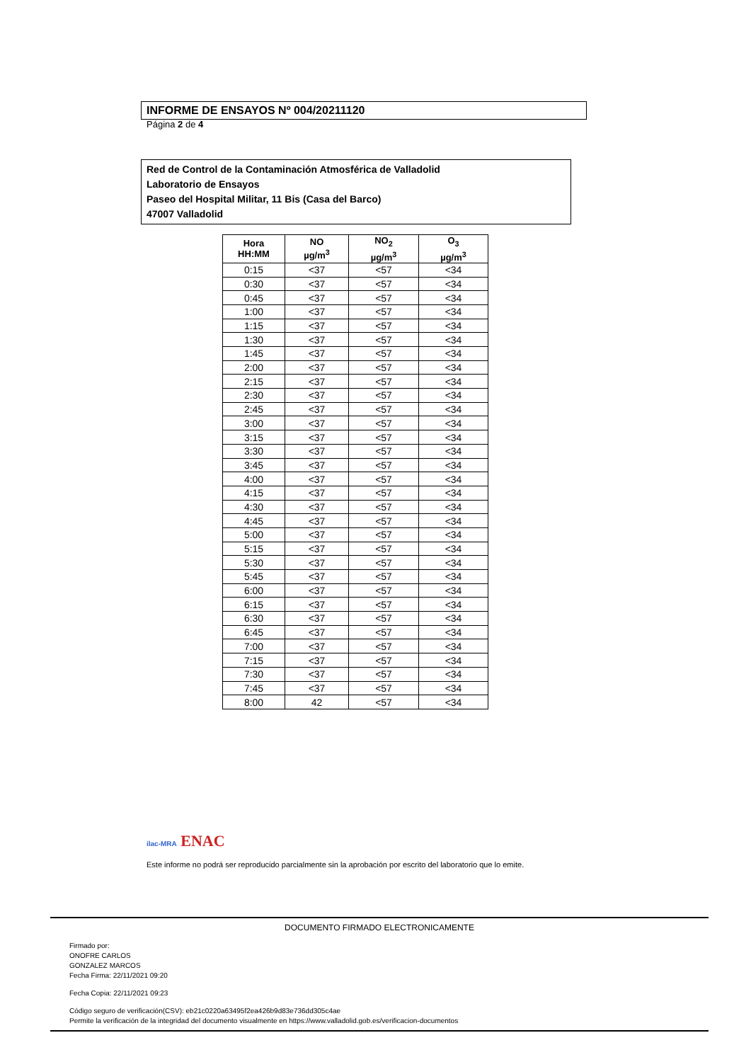INFORME DE ENSAYOS Nº 004/20211120
Página 2 de 4
Red de Control de la Contaminación Atmosférica de Valladolid
Laboratorio de Ensayos
Paseo del Hospital Militar, 11 Bis (Casa del Barco)
47007 Valladolid
| Hora HH:MM | NO µg/m<sup>3</sup> | NO<sub>2</sub> µg/m<sup>3</sup> | O<sub>3</sub> µg/m<sup>3</sup> |
| --- | --- | --- | --- |
| 0:15 | <37 | <57 | <34 |
| 0:30 | <37 | <57 | <34 |
| 0:45 | <37 | <57 | <34 |
| 1:00 | <37 | <57 | <34 |
| 1:15 | <37 | <57 | <34 |
| 1:30 | <37 | <57 | <34 |
| 1:45 | <37 | <57 | <34 |
| 2:00 | <37 | <57 | <34 |
| 2:15 | <37 | <57 | <34 |
| 2:30 | <37 | <57 | <34 |
| 2:45 | <37 | <57 | <34 |
| 3:00 | <37 | <57 | <34 |
| 3:15 | <37 | <57 | <34 |
| 3:30 | <37 | <57 | <34 |
| 3:45 | <37 | <57 | <34 |
| 4:00 | <37 | <57 | <34 |
| 4:15 | <37 | <57 | <34 |
| 4:30 | <37 | <57 | <34 |
| 4:45 | <37 | <57 | <34 |
| 5:00 | <37 | <57 | <34 |
| 5:15 | <37 | <57 | <34 |
| 5:30 | <37 | <57 | <34 |
| 5:45 | <37 | <57 | <34 |
| 6:00 | <37 | <57 | <34 |
| 6:15 | <37 | <57 | <34 |
| 6:30 | <37 | <57 | <34 |
| 6:45 | <37 | <57 | <34 |
| 7:00 | <37 | <57 | <34 |
| 7:15 | <37 | <57 | <34 |
| 7:30 | <37 | <57 | <34 |
| 7:45 | <37 | <57 | <34 |
| 8:00 | 42 | <57 | <34 |
ilac-MRA ENAC
Este informe no podrá ser reproducido parcialmente sin la aprobación por escrito del laboratorio que lo emite.
DOCUMENTO FIRMADO ELECTRONICAMENTE
Firmado por:
ONOFRE CARLOS
GONZALEZ MARCOS
Fecha Firma: 22/11/2021 09:20
Fecha Copia: 22/11/2021 09:23
Código seguro de verificación(CSV): eb21c0220a63495f2ea426b9d83e736dd305c4ae
Permite la verificación de la integridad del documento visualmente en https://www.valladolid.gob.es/verificacion-documentos